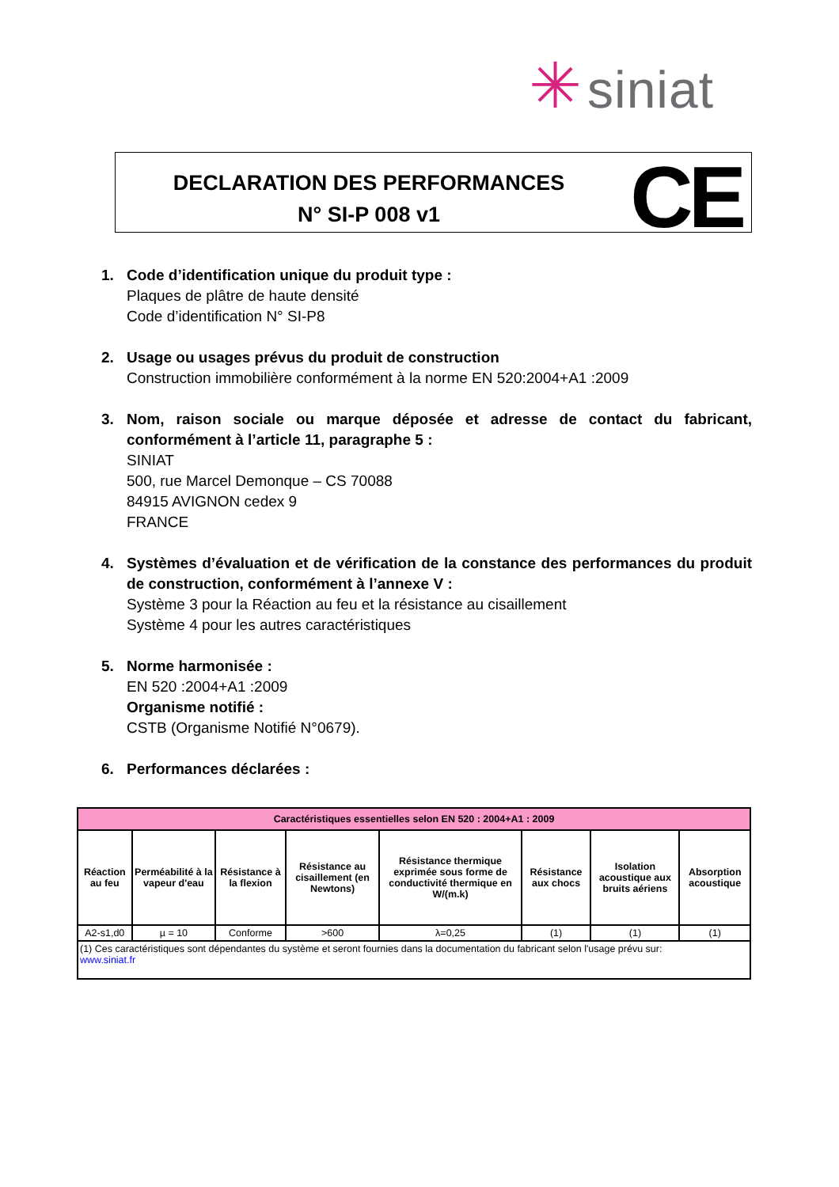✳ siniat
DECLARATION DES PERFORMANCES
N° SI-P 008 v1
CE
1. Code d’identification unique du produit type :
Plaques de plâtre de haute densité
Code d’identification N° SI-P8
2. Usage ou usages prévus du produit de construction
Construction immobilière conformément à la norme EN 520:2004+A1 :2009
3. Nom, raison sociale ou marque déposée et adresse de contact du fabricant, conformément à l’article 11, paragraphe 5 :
SINIAT
500, rue Marcel Demonque – CS 70088
84915 AVIGNON cedex 9
FRANCE
4. Systèmes d’évaluation et de vérification de la constance des performances du produit de construction, conformément à l’annexe V :
Système 3 pour la Réaction au feu et la résistance au cisaillement
Système 4 pour les autres caractéristiques
5. Norme harmonisée :
EN 520 :2004+A1 :2009
Organisme notifié :
CSTB (Organisme Notifié N°0679).
6. Performances déclarées :
| Caractéristiques essentielles selon EN 520 : 2004+A1 : 2009 | | | | | | | |
| Réaction au feu | Perméabilité à la vapeur d'eau | Résistance à la flexion | Résistance au cisaillement (en Newtons) | Résistance thermique exprimée sous forme de conductivité thermique en W/(m.k) | Résistance aux chocs | Isolation acoustique aux bruits aériens | Absorption acoustique |
| A2-s1,d0 | µ = 10 | Conforme | >600 | λ=0,25 | (1) | (1) | (1) |
| (1) Ces caractéristiques sont dépendantes du système et seront fournies dans la documentation du fabricant selon l'usage prévu sur: www.siniat.fr | | | | | | | |